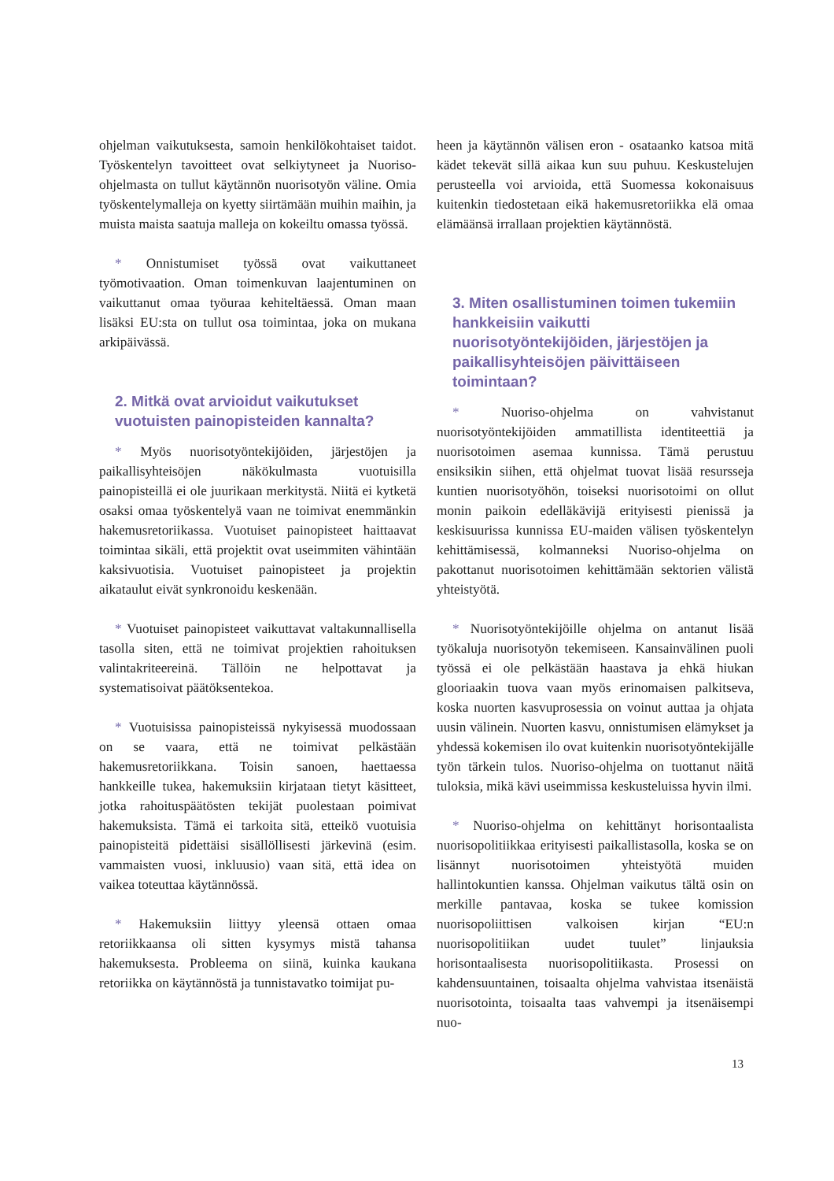ohjelman vaikutuksesta, samoin henkilökohtaiset taidot. Työskentelyn tavoitteet ovat selkiytyneet ja Nuoriso-ohjelmasta on tullut käytännön nuorisotyön väline. Omia työskentelymalleja on kyetty siirtämään muihin maihin, ja muista maista saatuja malleja on kokeiltu omassa työssä.
* Onnistumiset työssä ovat vaikuttaneet työmotivaation. Oman toimenkuvan laajentuminen on vaikuttanut omaa työuraa kehiteltäessä. Oman maan lisäksi EU:sta on tullut osa toimintaa, joka on mukana arkipäivässä.
2. Mitkä ovat arvioidut vaikutukset vuotuisten painopisteiden kannalta?
* Myös nuorisotyöntekijöiden, järjestöjen ja paikallisyhteisöjen näkökulmasta vuotuisilla painopisteillä ei ole juurikaan merkitystä. Niitä ei kytketä osaksi omaa työskentelyä vaan ne toimivat enemmänkin hakemusretoriikassa. Vuotuiset painopisteet haittaavat toimintaa sikäli, että projektit ovat useimmiten vähintään kaksivuotisia. Vuotuiset painopisteet ja projektin aikataulut eivät synkronoidu keskenään.
* Vuotuiset painopisteet vaikuttavat valtakunnallisella tasolla siten, että ne toimivat projektien rahoituksen valintakriteereinä. Tällöin ne helpottavat ja systematisoivat päätöksentekoa.
* Vuotuisissa painopisteissä nykyisessä muodossaan on se vaara, että ne toimivat pelkästään hakemusretoriikkana. Toisin sanoen, haettaessa hankkeille tukea, hakemuksiin kirjataan tietyt käsitteet, jotka rahoituspäätösten tekijät puolestaan poimivat hakemuksista. Tämä ei tarkoita sitä, etteikö vuotuisia painopisteitä pidettäisi sisällöllisesti järkevinä (esim. vammaisten vuosi, inkluusio) vaan sitä, että idea on vaikea toteuttaa käytännössä.
* Hakemuksiin liittyy yleensä ottaen omaa retoriikkaansa oli sitten kysymys mistä tahansa hakemuksesta. Probleema on siinä, kuinka kaukana retoriikka on käytännöstä ja tunnistavatko toimijat pu-
heen ja käytännön välisen eron - osataanko katsoa mitä kädet tekevät sillä aikaa kun suu puhuu. Keskustelujen perusteella voi arvioida, että Suomessa kokonaisuus kuitenkin tiedostetaan eikä hakemusretoriikka elä omaa elämäänsä irrallaan projektien käytännöstä.
3. Miten osallistuminen toimen tukemiin hankkeisiin vaikutti nuorisotyöntekijöiden, järjestöjen ja paikallisyhteisöjen päivittäiseen toimintaan?
* Nuoriso-ohjelma on vahvistanut nuorisotyöntekijöiden ammatillista identiteettiä ja nuorisotoimen asemaa kunnissa. Tämä perustuu ensiksikin siihen, että ohjelmat tuovat lisää resursseja kuntien nuorisotyöhön, toiseksi nuorisotoimi on ollut monin paikoin edelläkävijä erityisesti pienissä ja keskisuurissa kunnissa EU-maiden välisen työskentelyn kehittämisessä, kolmanneksi Nuoriso-ohjelma on pakottanut nuorisotoimen kehittämään sektorien välistä yhteistyötä.
* Nuorisotyöntekijöille ohjelma on antanut lisää työkaluja nuorisotyön tekemiseen. Kansainvälinen puoli työssä ei ole pelkästään haastava ja ehkä hiukan glooriaakin tuova vaan myös erinomaisen palkitseva, koska nuorten kasvuprosessia on voinut auttaa ja ohjata uusin välinein. Nuorten kasvu, onnistumisen elämykset ja yhdessä kokemisen ilo ovat kuitenkin nuorisotyöntekijälle työn tärkein tulos. Nuoriso-ohjelma on tuottanut näitä tuloksia, mikä kävi useimmissa keskusteluissa hyvin ilmi.
* Nuoriso-ohjelma on kehittänyt horisontaalista nuorisopolitiikkaa erityisesti paikallistasolla, koska se on lisännyt nuorisotoimen yhteistyötä muiden hallintokuntien kanssa. Ohjelman vaikutus tältä osin on merkille pantavaa, koska se tukee komission nuorisopoliittisen valkoisen kirjan “EU:n nuorisopolitiikan uudet tuulet” linjauksia horisontaalisesta nuorisopolitiikasta. Prosessi on kahdensuuntainen, toisaalta ohjelma vahvistaa itsenäistä nuorisotointa, toisaalta taas vahvempi ja itsenäisempi nuo-
13